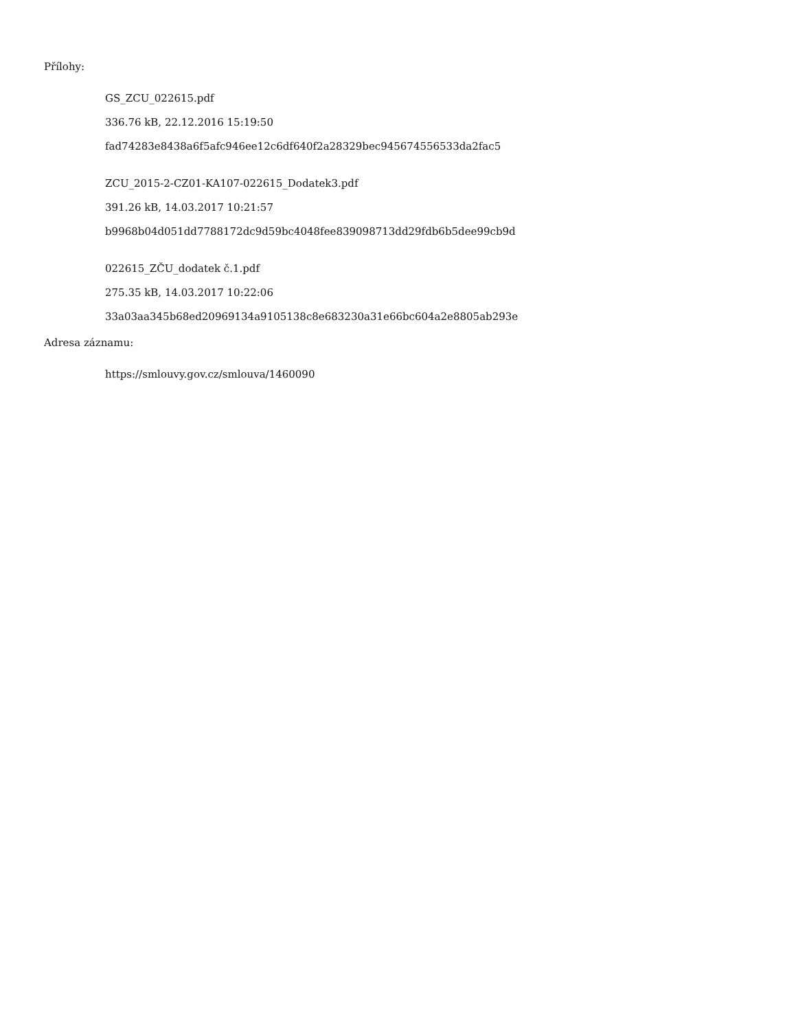Přílohy:
GS_ZCU_022615.pdf
336.76 kB, 22.12.2016 15:19:50
fad74283e8438a6f5afc946ee12c6df640f2a28329bec945674556533da2fac5
ZCU_2015-2-CZ01-KA107-022615_Dodatek3.pdf
391.26 kB, 14.03.2017 10:21:57
b9968b04d051dd7788172dc9d59bc4048fee839098713dd29fdb6b5dee99cb9d
022615_ZČU_dodatek č.1.pdf
275.35 kB, 14.03.2017 10:22:06
33a03aa345b68ed20969134a9105138c8e683230a31e66bc604a2e8805ab293e
Adresa záznamu:
https://smlouvy.gov.cz/smlouva/1460090